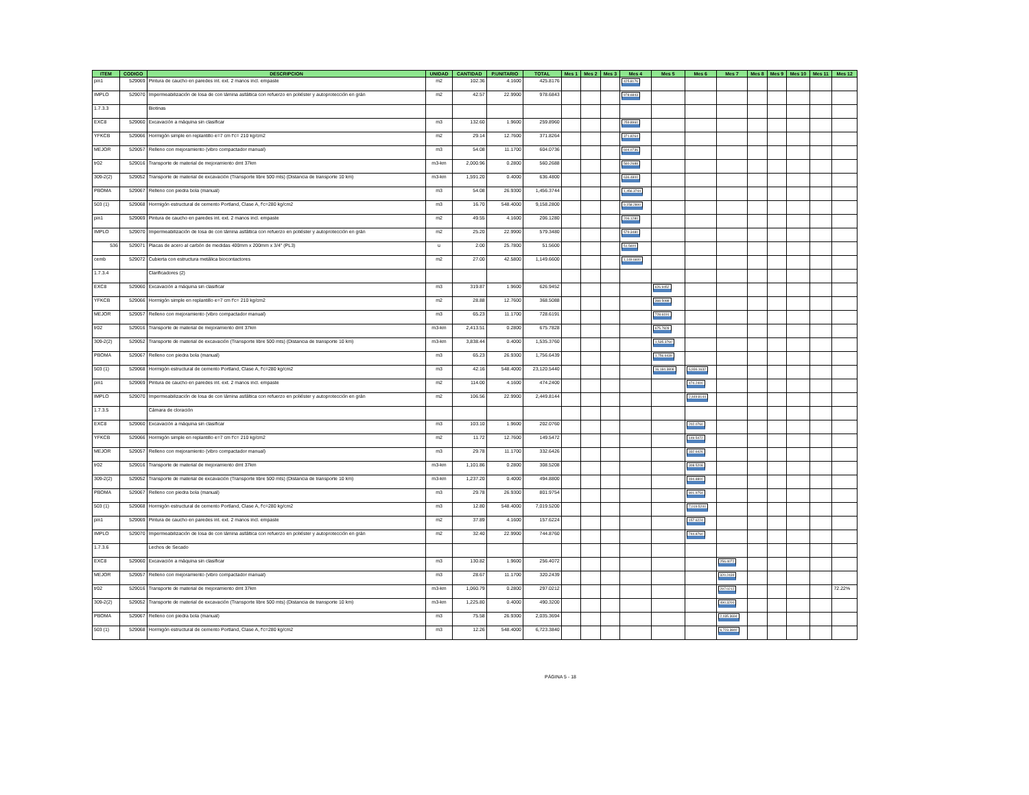| ITEM | CODIGO | DESCRIPCION | UNIDAD | CANTIDAD | P.UNITARIO | TOTAL | Mes 1 | Mes 2 | Mes 3 | Mes 4 | Mes 5 | Mes 6 | Mes 7 | Mes 8 | Mes 9 | Mes 10 | Mes 11 | Mes 12 |
| --- | --- | --- | --- | --- | --- | --- | --- | --- | --- | --- | --- | --- | --- | --- | --- | --- | --- | --- |
| pin1 | 529069 | Pintura de caucho en paredes int. ext. 2 manos incl. empaste | m2 | 102.36 | 4.1600 | 425.8176 | | | | 425.8176 | | | | | | | | |
| IMPLO | 529070 | Impermeabilización de losa de con lámina asfáltica con refuerzo en poliéster y autoprotección en grán | m2 | 42.57 | 22.9900 | 978.6843 | | | | 978.6843 | | | | | | | | |
| 1.7.3.3 | | Biotinas | | | | | | | | | | | | | | | | |
| EXC8 | 529060 | Excavación a máquina sin clasificar | m3 | 132.60 | 1.9600 | 259.8960 | | | | 259.8960 | | | | | | | | |
| YFKCB | 529066 | Hormigón simple en replantillo e=7 cm f'c= 210 kg/cm2 | m2 | 29.14 | 12.7600 | 371.8264 | | | | 371.8264 | | | | | | | | |
| MEJOR | 529057 | Relleno con mejoramiento (vibro compactador manual) | m3 | 54.08 | 11.1700 | 604.0736 | | | | 604.0736 | | | | | | | | |
| tr02 | 529016 | Transporte de material de mejoramiento dmt 37km | m3-km | 2,000.96 | 0.2800 | 560.2688 | | | | 560.2688 | | | | | | | | |
| 309-2(2) | 529052 | Transporte de material de excavación (Transporte libre 500 mts) (Distancia de transporte 10 km) | m3-km | 1,591.20 | 0.4000 | 636.4800 | | | | 636.4800 | | | | | | | | |
| PBOMA | 529067 | Relleno con piedra bola (manual) | m3 | 54.08 | 26.9300 | 1,456.3744 | | | | 1,456.3744 | | | | | | | | |
| 503 (1) | 529068 | Hormigón estructural de cemento Portland, Clase A, f'c=280 kg/cm2 | m3 | 16.70 | 548.4000 | 9,158.2800 | | | | 9,158.2800 | | | | | | | | |
| pin1 | 529069 | Pintura de caucho en paredes int. ext. 2 manos incl. empaste | m2 | 49.55 | 4.1600 | 206.1280 | | | | 206.1280 | | | | | | | | |
| IMPLO | 529070 | Impermeabilización de losa de con lámina asfáltica con refuerzo en poliéster y autoprotección en grán | m2 | 25.20 | 22.9900 | 579.3480 | | | | 579.3480 | | | | | | | | |
| 536 | 529071 | Placas de acero al carbón de medidas 400mm x 200mm x 3/4" (PL3) | u | 2.00 | 25.7800 | 51.5600 | | | | 51.5600 | | | | | | | | |
| cemb | 529072 | Cubierta con estructura metálica biocontactores | m2 | 27.00 | 42.5800 | 1,149.6600 | | | | 1,149.6600 | | | | | | | | |
| 1.7.3.4 | | Clarificadores (2) | | | | | | | | | | | | | | | | |
| EXC8 | 529060 | Excavación a máquina sin clasificar | m3 | 319.87 | 1.9600 | 626.9452 | | | | | 626.9452 | | | | | | | |
| YFKCB | 529066 | Hormigón simple en replantillo e=7 cm f'c= 210 kg/cm2 | m2 | 28.88 | 12.7600 | 368.5088 | | | | | 368.5088 | | | | | | | |
| MEJOR | 529057 | Relleno con mejoramiento (vibro compactador manual) | m3 | 65.23 | 11.1700 | 728.6191 | | | | | 728.6191 | | | | | | | |
| tr02 | 529016 | Transporte de material de mejoramiento dmt 37km | m3-km | 2,413.51 | 0.2800 | 675.7828 | | | | | 675.7828 | | | | | | | |
| 309-2(2) | 529052 | Transporte de material de excavación (Transporte libre 500 mts) (Distancia de transporte 10 km) | m3-km | 3,838.44 | 0.4000 | 1,535.3760 | | | | | 1,535.3760 | | | | | | | |
| PBOMA | 529067 | Relleno con piedra bola (manual) | m3 | 65.23 | 26.9300 | 1,756.6439 | | | | | 1,756.6439 | | | | | | | |
| 503 (1) | 529068 | Hormigón estructural de cemento Portland, Clase A, f'c=280 kg/cm2 | m3 | 42.16 | 548.4000 | 23,120.5440 | | | | | 16,184.3808 | 6,936.1632 | | | | | | |
| pin1 | 529069 | Pintura de caucho en paredes int. ext. 2 manos incl. empaste | m2 | 114.00 | 4.1600 | 474.2400 | | | | | | 474.2400 | | | | | | |
| IMPLO | 529070 | Impermeabilización de losa de con lámina asfáltica con refuerzo en poliéster y autoprotección en grán | m2 | 106.56 | 22.9900 | 2,449.8144 | | | | | | 2,449.8144 | | | | | | |
| 1.7.3.5 | | Cámara de cloración | | | | | | | | | | | | | | | | |
| EXC8 | 529060 | Excavación a máquina sin clasificar | m3 | 103.10 | 1.9600 | 202.0760 | | | | | | 202.0760 | | | | | | |
| YFKCB | 529066 | Hormigón simple en replantillo e=7 cm f'c= 210 kg/cm2 | m2 | 11.72 | 12.7600 | 149.5472 | | | | | | 149.5472 | | | | | | |
| MEJOR | 529057 | Relleno con mejoramiento (vibro compactador manual) | m3 | 29.78 | 11.1700 | 332.6426 | | | | | | 332.6426 | | | | | | |
| tr02 | 529016 | Transporte de material de mejoramiento dmt 37km | m3-km | 1,101.86 | 0.2800 | 308.5208 | | | | | | 308.5208 | | | | | | |
| 309-2(2) | 529052 | Transporte de material de excavación (Transporte libre 500 mts) (Distancia de transporte 10 km) | m3-km | 1,237.20 | 0.4000 | 494.8800 | | | | | | 494.8800 | | | | | | |
| PBOMA | 529067 | Relleno con piedra bola (manual) | m3 | 29.78 | 26.9300 | 801.9754 | | | | | | 801.9754 | | | | | | |
| 503 (1) | 529068 | Hormigón estructural de cemento Portland, Clase A, f'c=280 kg/cm2 | m3 | 12.80 | 548.4000 | 7,019.5200 | | | | | | 7,019.5200 | | | | | | |
| pin1 | 529069 | Pintura de caucho en paredes int. ext. 2 manos incl. empaste | m2 | 37.89 | 4.1600 | 157.6224 | | | | | | 157.6224 | | | | | | |
| IMPLO | 529070 | Impermeabilización de losa de con lámina asfáltica con refuerzo en poliéster y autoprotección en grán | m2 | 32.40 | 22.9900 | 744.8760 | | | | | | 744.8760 | | | | | | |
| 1.7.3.6 | | Lechos de Secado | | | | | | | | | | | | | | | | |
| EXC8 | 529060 | Excavación a máquina sin clasificar | m3 | 130.82 | 1.9600 | 256.4072 | | | | | | | 256.4072 | | | | | |
| MEJOR | 529057 | Relleno con mejoramiento (vibro compactador manual) | m3 | 28.67 | 11.1700 | 320.2439 | | | | | | | 320.2439 | | | | | |
| tr02 | 529016 | Transporte de material de mejoramiento dmt 37km | m3-km | 1,060.79 | 0.2800 | 297.0212 | | | | | | | 297.0212 | | | | | 72.22% |
| 309-2(2) | 529052 | Transporte de material de excavación (Transporte libre 500 mts) (Distancia de transporte 10 km) | m3-km | 1,225.80 | 0.4000 | 490.3200 | | | | | | | 490.3200 | | | | | |
| PBOMA | 529067 | Relleno con piedra bola (manual) | m3 | 75.58 | 26.9300 | 2,035.3694 | | | | | | | 2,035.3694 | | | | | |
| 503 (1) | 529068 | Hormigón estructural de cemento Portland, Clase A, f'c=280 kg/cm2 | m3 | 12.26 | 548.4000 | 6,723.3840 | | | | | | | 6,723.3840 | | | | | |
PÁGINA 5 - 18